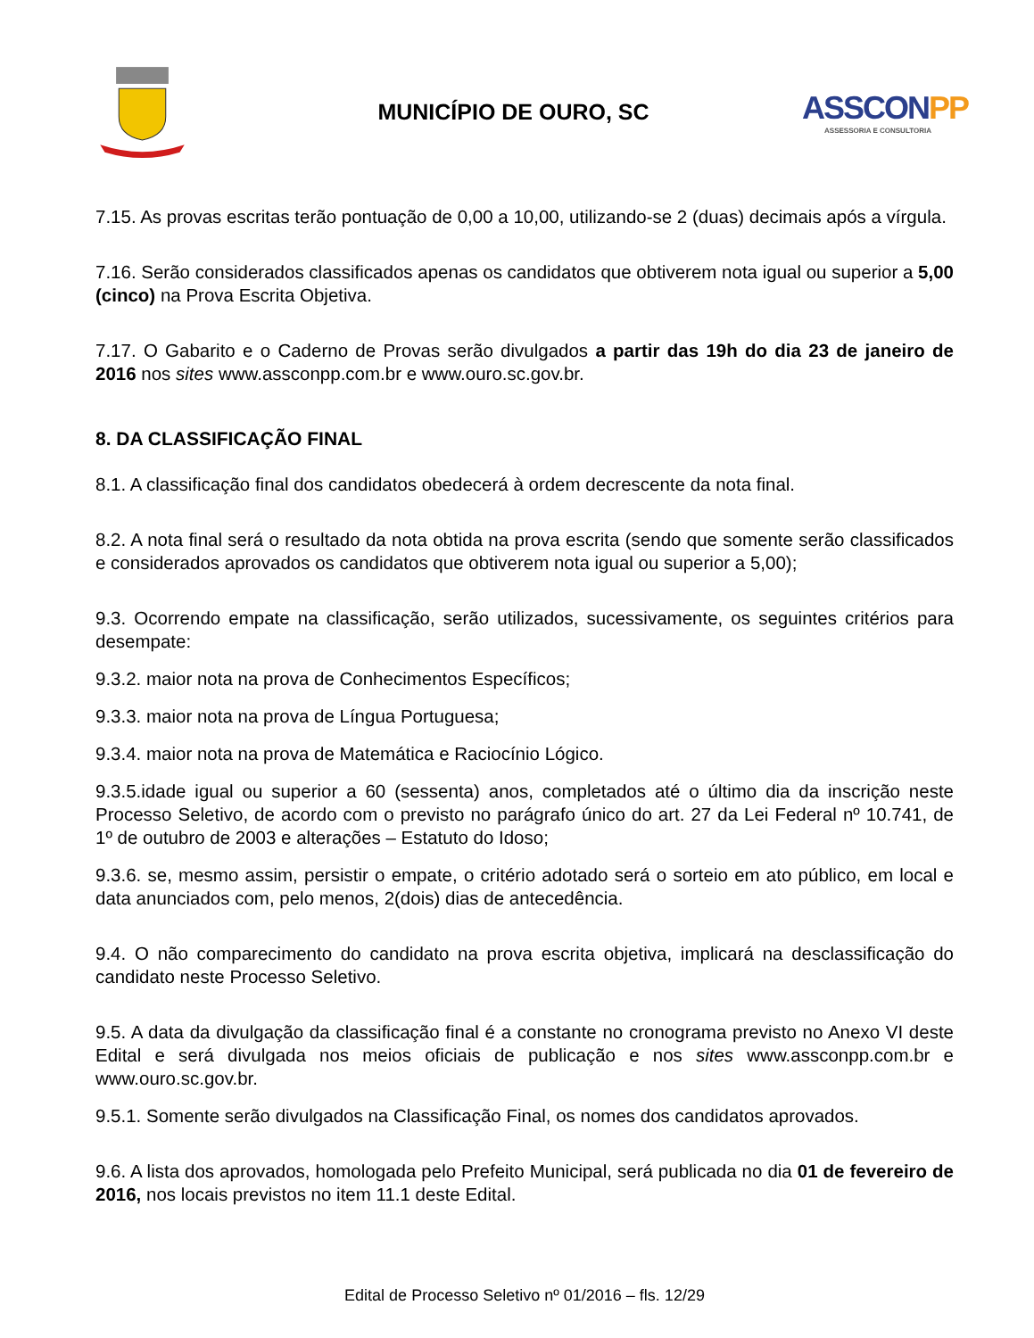MUNICÍPIO DE OURO, SC
ASSCONPP
ASSESSORIA E CONSULTORIA
7.15. As provas escritas terão pontuação de 0,00 a 10,00, utilizando-se 2 (duas) decimais após a vírgula.
7.16. Serão considerados classificados apenas os candidatos que obtiverem nota igual ou superior a 5,00 (cinco) na Prova Escrita Objetiva.
7.17. O Gabarito e o Caderno de Provas serão divulgados a partir das 19h do dia 23 de janeiro de 2016 nos sites www.assconpp.com.br e www.ouro.sc.gov.br.
8. DA CLASSIFICAÇÃO FINAL
8.1. A classificação final dos candidatos obedecerá à ordem decrescente da nota final.
8.2. A nota final será o resultado da nota obtida na prova escrita (sendo que somente serão classificados e considerados aprovados os candidatos que obtiverem nota igual ou superior a 5,00);
9.3. Ocorrendo empate na classificação, serão utilizados, sucessivamente, os seguintes critérios para desempate:
9.3.2. maior nota na prova de Conhecimentos Específicos;
9.3.3. maior nota na prova de Língua Portuguesa;
9.3.4. maior nota na prova de Matemática e Raciocínio Lógico.
9.3.5.idade igual ou superior a 60 (sessenta) anos, completados até o último dia da inscrição neste Processo Seletivo, de acordo com o previsto no parágrafo único do art. 27 da Lei Federal nº 10.741, de 1º de outubro de 2003 e alterações – Estatuto do Idoso;
9.3.6. se, mesmo assim, persistir o empate, o critério adotado será o sorteio em ato público, em local e data anunciados com, pelo menos, 2(dois) dias de antecedência.
9.4. O não comparecimento do candidato na prova escrita objetiva, implicará na desclassificação do candidato neste Processo Seletivo.
9.5. A data da divulgação da classificação final é a constante no cronograma previsto no Anexo VI deste Edital e será divulgada nos meios oficiais de publicação e nos sites www.assconpp.com.br e www.ouro.sc.gov.br.
9.5.1. Somente serão divulgados na Classificação Final, os nomes dos candidatos aprovados.
9.6. A lista dos aprovados, homologada pelo Prefeito Municipal, será publicada no dia 01 de fevereiro de 2016, nos locais previstos no item 11.1 deste Edital.
Edital de Processo Seletivo nº 01/2016 – fls. 12/29